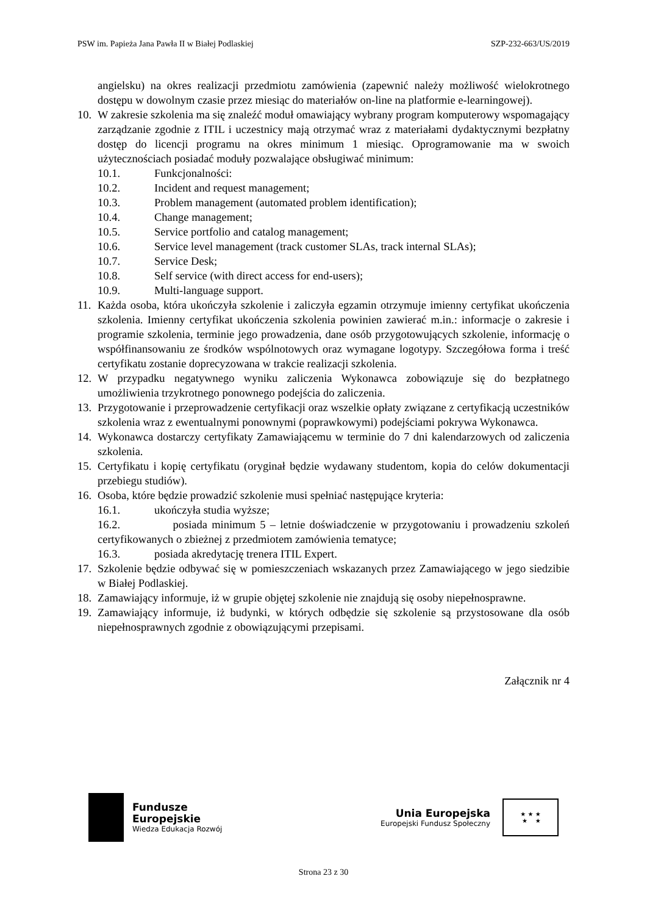PSW im. Papieża Jana Pawła II w Białej Podlaskiej SZP-232-663/US/2019
angielsku) na okres realizacji przedmiotu zamówienia (zapewnić należy możliwość wielokrotnego dostępu w dowolnym czasie przez miesiąc do materiałów on-line na platformie e-learningowej).
10. W zakresie szkolenia ma się znaleźć moduł omawiający wybrany program komputerowy wspomagający zarządzanie zgodnie z ITIL i uczestnicy mają otrzymać wraz z materiałami dydaktycznymi bezpłatny dostęp do licencji programu na okres minimum 1 miesiąc. Oprogramowanie ma w swoich użytecznościach posiadać moduły pozwalające obsługiwać minimum:
10.1. Funkcjonalności:
10.2. Incident and request management;
10.3. Problem management (automated problem identification);
10.4. Change management;
10.5. Service portfolio and catalog management;
10.6. Service level management (track customer SLAs, track internal SLAs);
10.7. Service Desk;
10.8. Self service (with direct access for end-users);
10.9. Multi-language support.
11. Każda osoba, która ukończyła szkolenie i zaliczyła egzamin otrzymuje imienny certyfikat ukończenia szkolenia. Imienny certyfikat ukończenia szkolenia powinien zawierać m.in.: informacje o zakresie i programie szkolenia, terminie jego prowadzenia, dane osób przygotowujących szkolenie, informację o współfinansowaniu ze środków wspólnotowych oraz wymagane logotypy. Szczegółowa forma i treść certyfikatu zostanie doprecyzowana w trakcie realizacji szkolenia.
12. W przypadku negatywnego wyniku zaliczenia Wykonawca zobowiązuje się do bezpłatnego umożliwienia trzykrotnego ponownego podejścia do zaliczenia.
13. Przygotowanie i przeprowadzenie certyfikacji oraz wszelkie opłaty związane z certyfikacją uczestników szkolenia wraz z ewentualnymi ponownymi (poprawkowymi) podejściami pokrywa Wykonawca.
14. Wykonawca dostarczy certyfikaty Zamawiającemu w terminie do 7 dni kalendarzowych od zaliczenia szkolenia.
15. Certyfikatu i kopię certyfikatu (oryginał będzie wydawany studentom, kopia do celów dokumentacji przebiegu studiów).
16. Osoba, które będzie prowadzić szkolenie musi spełniać następujące kryteria:
16.1. ukończyła studia wyższe;
16.2. posiada minimum 5 – letnie doświadczenie w przygotowaniu i prowadzeniu szkoleń certyfikowanych o zbieżnej z przedmiotem zamówienia tematyce;
16.3. posiada akredytację trenera ITIL Expert.
17. Szkolenie będzie odbywać się w pomieszczeniach wskazanych przez Zamawiającego w jego siedzibie w Białej Podlaskiej.
18. Zamawiający informuje, iż w grupie objętej szkolenie nie znajdują się osoby niepełnosprawne.
19. Zamawiający informuje, iż budynki, w których odbędzie się szkolenie są przystosowane dla osób niepełnosprawnych zgodnie z obowiązującymi przepisami.
Załącznik nr 4
Fundusze
Europejskie
Wiedza Edukacja Rozwój
Unia Europejska
Europejski Fundusz Społeczny
★ ★ ★
★ ★
Strona 23 z 30